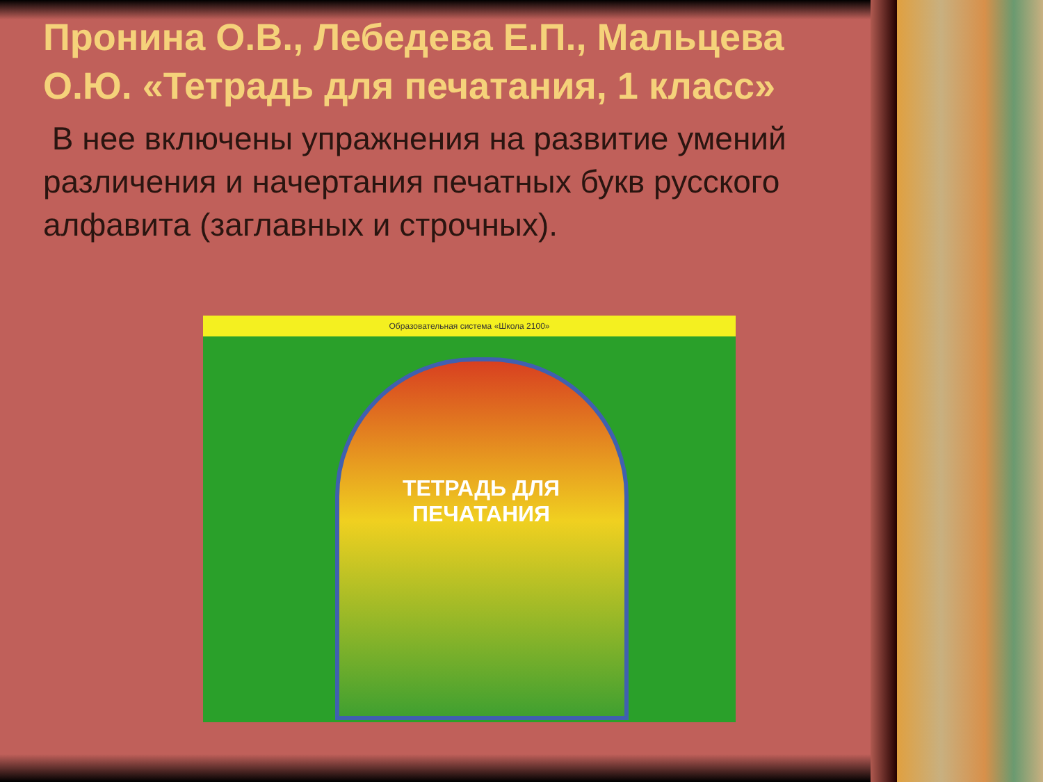Пронина О.В., Лебедева Е.П., Мальцева О.Ю. «Тетрадь для печатания, 1 класс»
В нее включены упражнения на развитие умений различения и начертания печатных букв русского алфавита (заглавных и строчных).
Образовательная система «Школа 2100»
ТЕТРАДЬ ДЛЯ ПЕЧАТАНИЯ